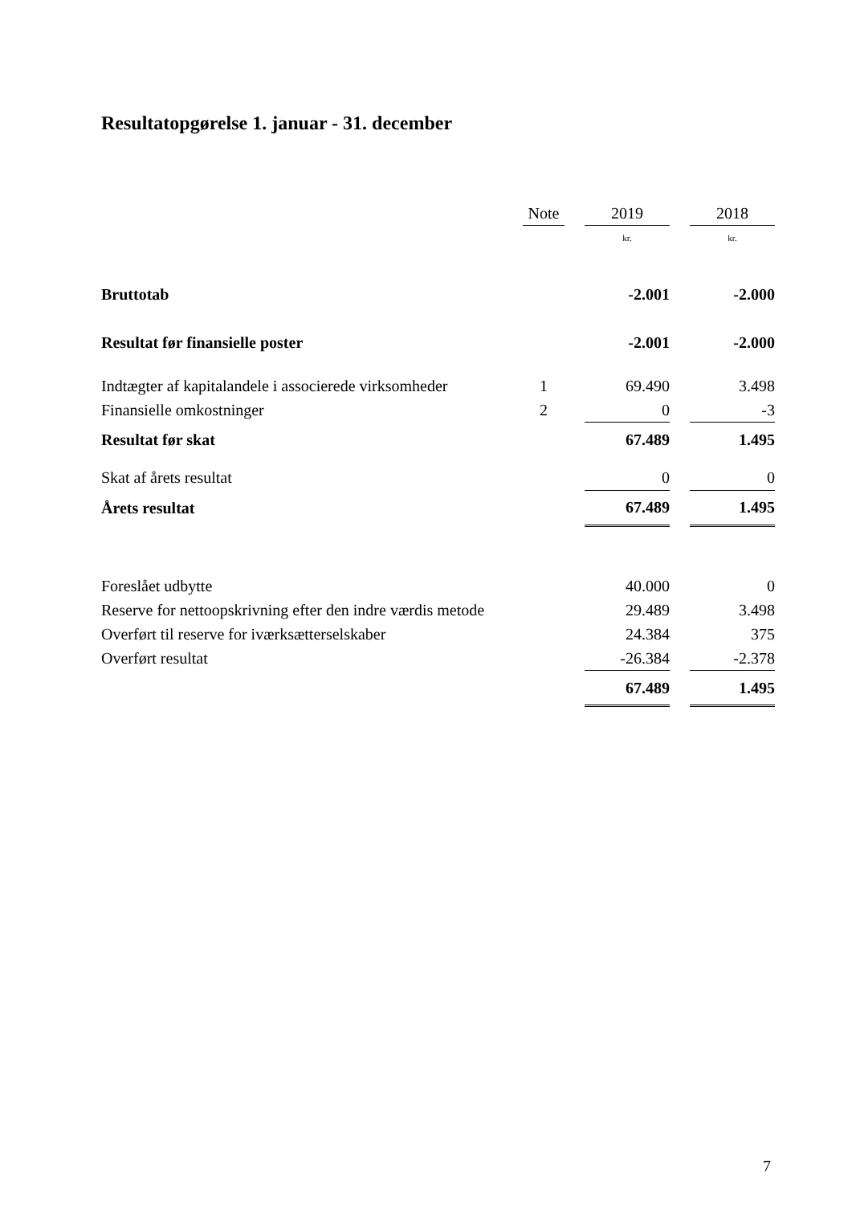Resultatopgørelse 1. januar - 31. december
| | Note | | 2019 | | 2018 |
| --- | --- | --- | --- | --- | --- |
| | | | kr. | | kr. |
| Bruttotab | | | -2.001 | | -2.000 |
| Resultat før finansielle poster | | | -2.001 | | -2.000 |
| Indtægter af kapitalandele i associerede virksomheder | 1 | | 69.490 | | 3.498 |
| Finansielle omkostninger | 2 | | 0 | | -3 |
| Resultat før skat | | | 67.489 | | 1.495 |
| Skat af årets resultat | | | 0 | | 0 |
| Årets resultat | | | 67.489 | | 1.495 |
| Foreslået udbytte | | | 40.000 | | 0 |
| Reserve for nettoopskrivning efter den indre værdis metode | | | 29.489 | | 3.498 |
| Overført til reserve for iværksætterselskaber | | | 24.384 | | 375 |
| Overført resultat | | | -26.384 | | -2.378 |
| | | | 67.489 | | 1.495 |
7